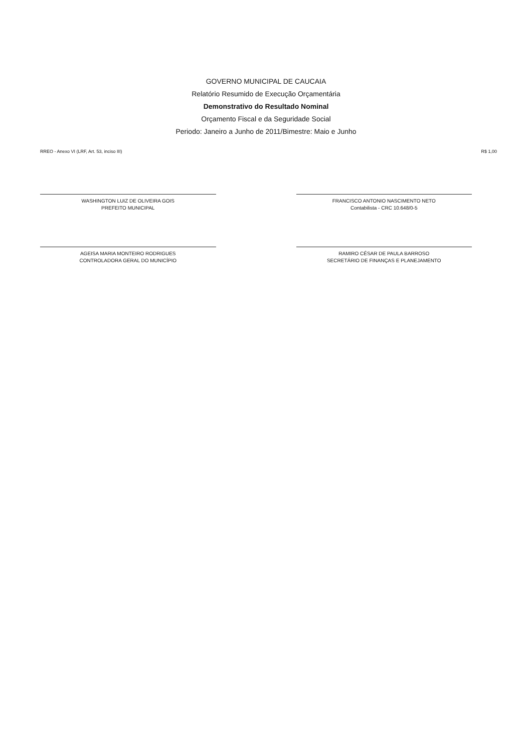GOVERNO MUNICIPAL DE CAUCAIA
Relatório Resumido de Execução Orçamentária
Demonstrativo do Resultado Nominal
Orçamento Fiscal e da Seguridade Social
Periodo: Janeiro a Junho de 2011/Bimestre: Maio e Junho
RREO - Anexo VI (LRF, Art. 53, inciso III) R$ 1,00
WASHINGTON LUIZ DE OLIVEIRA GOIS
PREFEITO MUNICIPAL
FRANCISCO ANTONIO NASCIMENTO NETO
Contabilista - CRC 10.648/0-5
AGEISA MARIA MONTEIRO RODRIGUES
CONTROLADORA GERAL DO MUNICÍPIO
RAMIRO CÉSAR DE PAULA BARROSO
SECRETÁRIO DE FINANÇAS E PLANEJAMENTO